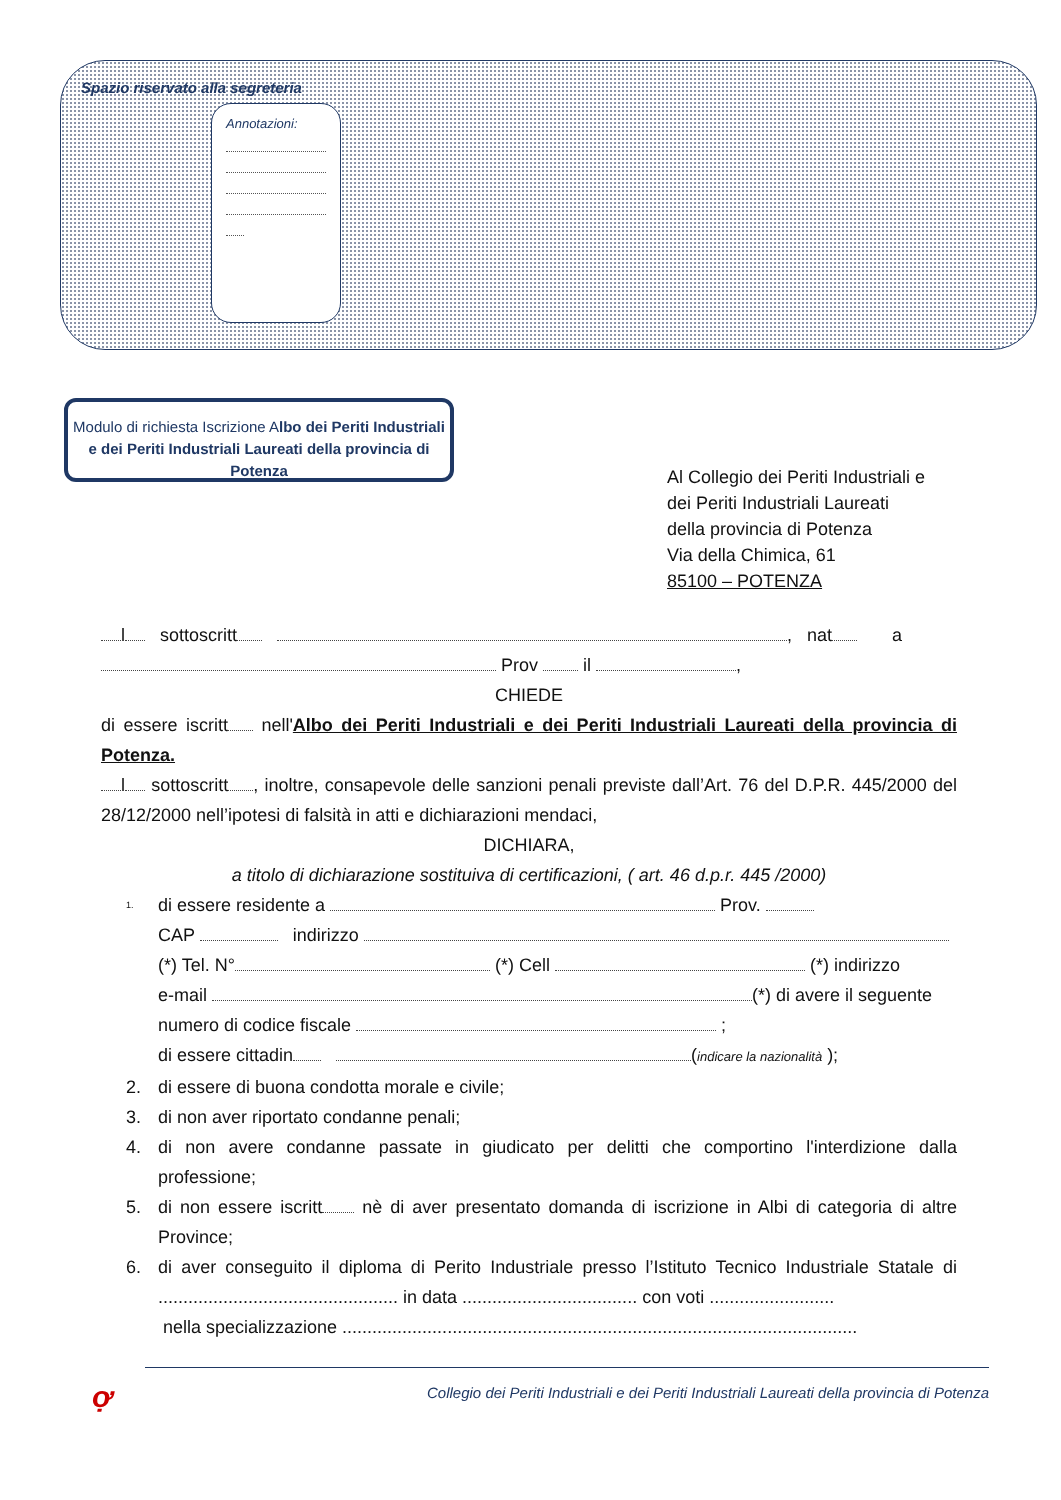Spazio riservato alla segreteria
Annotazioni:
Modulo di richiesta Iscrizione Albo dei Periti Industriali e dei Periti Industriali Laureati della provincia di Potenza
Al Collegio dei Periti Industriali e
dei Periti Industriali Laureati
della provincia di Potenza
Via della Chimica, 61
85100 – POTENZA
l sottoscritt , nat a
Prov il ,
CHIEDE
di essere iscritt nell'Albo dei Periti Industriali e dei Periti Industriali Laureati della provincia di Potenza.
l sottoscritt , inoltre, consapevole delle sanzioni penali previste dall’Art. 76 del D.P.R. 445/2000 del 28/12/2000 nell’ipotesi di falsità in atti e dichiarazioni mendaci,
DICHIARA,
a titolo di dichiarazione sostituiva di certificazioni, ( art. 46 d.p.r. 445 /2000)
1.
di essere residente a Prov.
CAP indirizzo
(*) Tel. N° (*) Cell (*) indirizzo
e-mail (*) di avere il seguente
numero di codice fiscale ;
di essere cittadin (indicare la nazionalità );
2. di essere di buona condotta morale e civile;
3. di non aver riportato condanne penali;
4. di non avere condanne passate in giudicato per delitti che comportino l'interdizione dalla professione;
5. di non essere iscritt nè di aver presentato domanda di iscrizione in Albi di categoria di altre Province;
6. di aver conseguito il diploma di Perito Industriale presso l’Istituto Tecnico Industriale Statale di ................................................ in data ................................... con voti .........................
nella specializzazione .......................................................................................................
ợ
Collegio dei Periti Industriali e dei Periti Industriali Laureati della provincia di Potenza